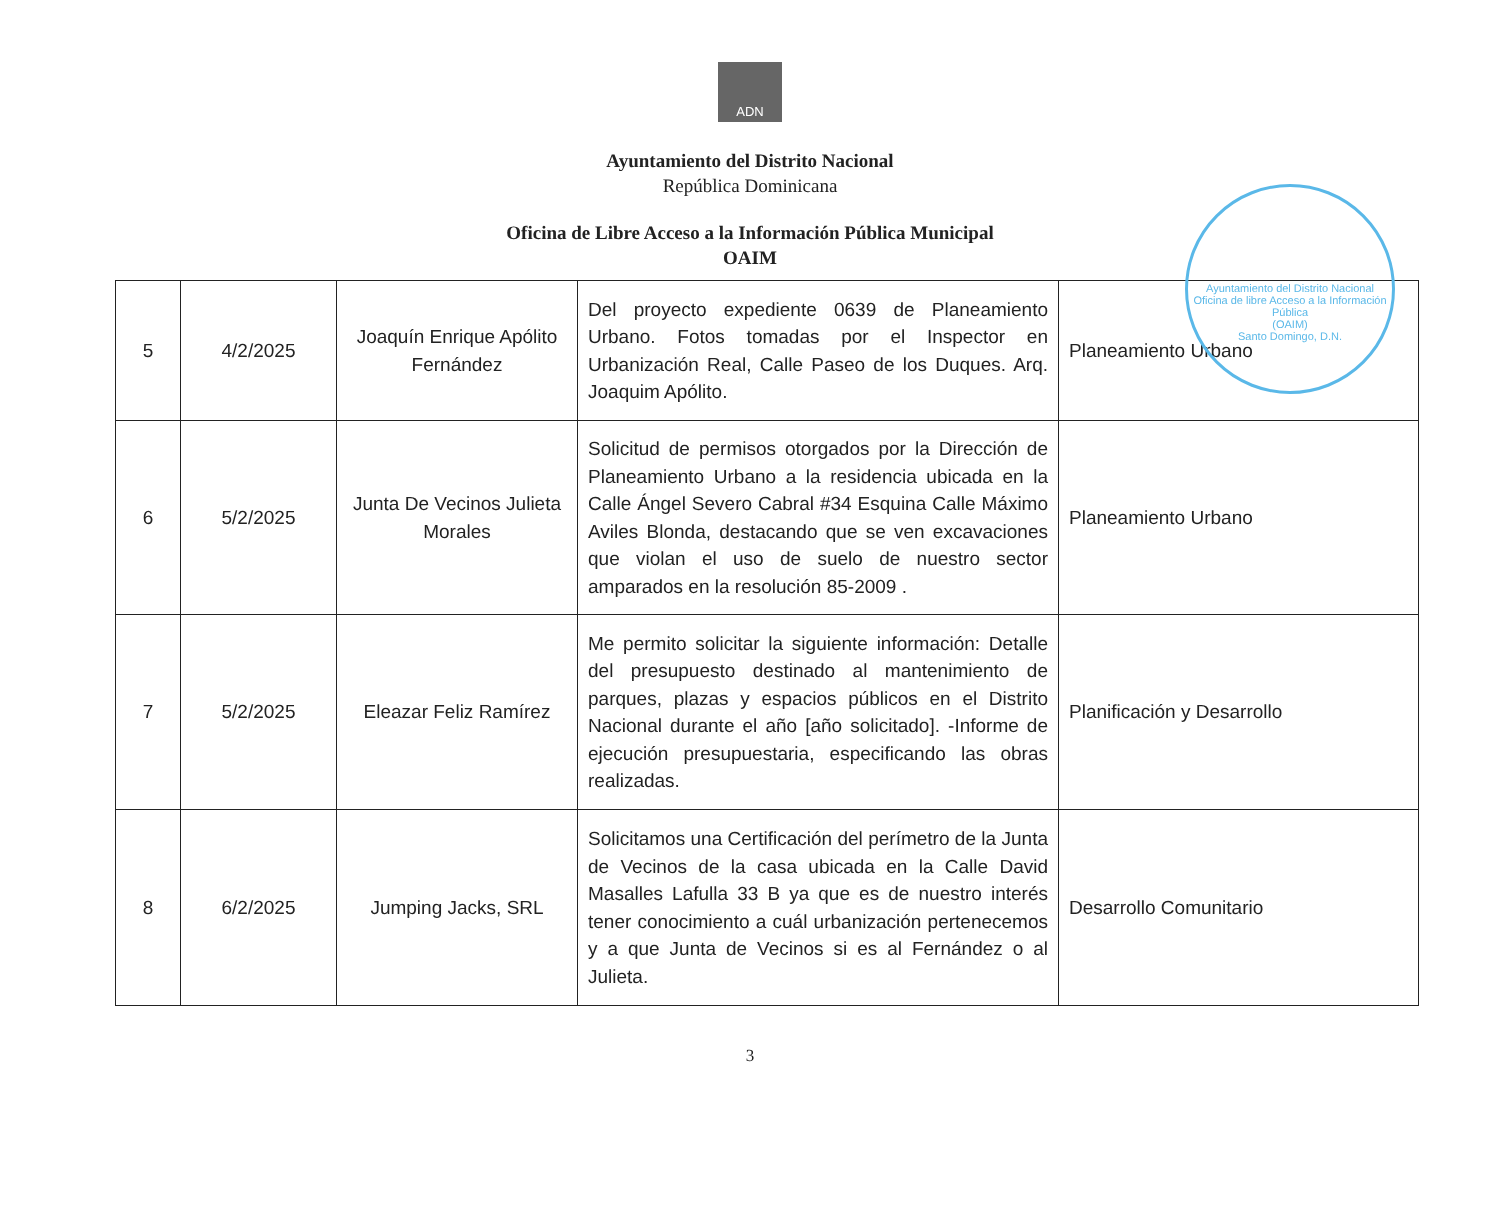ADN
Ayuntamiento del Distrito Nacional
República Dominicana
Oficina de Libre Acceso a la Información Pública Municipal
OAIM
Ayuntamiento del Distrito Nacional
Oficina de libre Acceso a la Información Pública
(OAIM)
Santo Domingo, D.N.
| 5 | 4/2/2025 | Joaquín Enrique Apólito Fernández | Del proyecto expediente 0639 de Planeamiento Urbano. Fotos tomadas por el Inspector en Urbanización Real, Calle Paseo de los Duques. Arq. Joaquim Apólito. | Planeamiento Urbano |
| 6 | 5/2/2025 | Junta De Vecinos Julieta Morales | Solicitud de permisos otorgados por la Dirección de Planeamiento Urbano a la residencia ubicada en la Calle Ángel Severo Cabral #34 Esquina Calle Máximo Aviles Blonda, destacando que se ven excavaciones que violan el uso de suelo de nuestro sector amparados en la resolución 85-2009 . | Planeamiento Urbano |
| 7 | 5/2/2025 | Eleazar Feliz Ramírez | Me permito solicitar la siguiente información: Detalle del presupuesto destinado al mantenimiento de parques, plazas y espacios públicos en el Distrito Nacional durante el año [año solicitado]. -Informe de ejecución presupuestaria, especificando las obras realizadas. | Planificación y Desarrollo |
| 8 | 6/2/2025 | Jumping Jacks, SRL | Solicitamos una Certificación del perímetro de la Junta de Vecinos de la casa ubicada en la Calle David Masalles Lafulla 33 B ya que es de nuestro interés tener conocimiento a cuál urbanización pertenecemos y a que Junta de Vecinos si es al Fernández o al Julieta. | Desarrollo Comunitario |
3